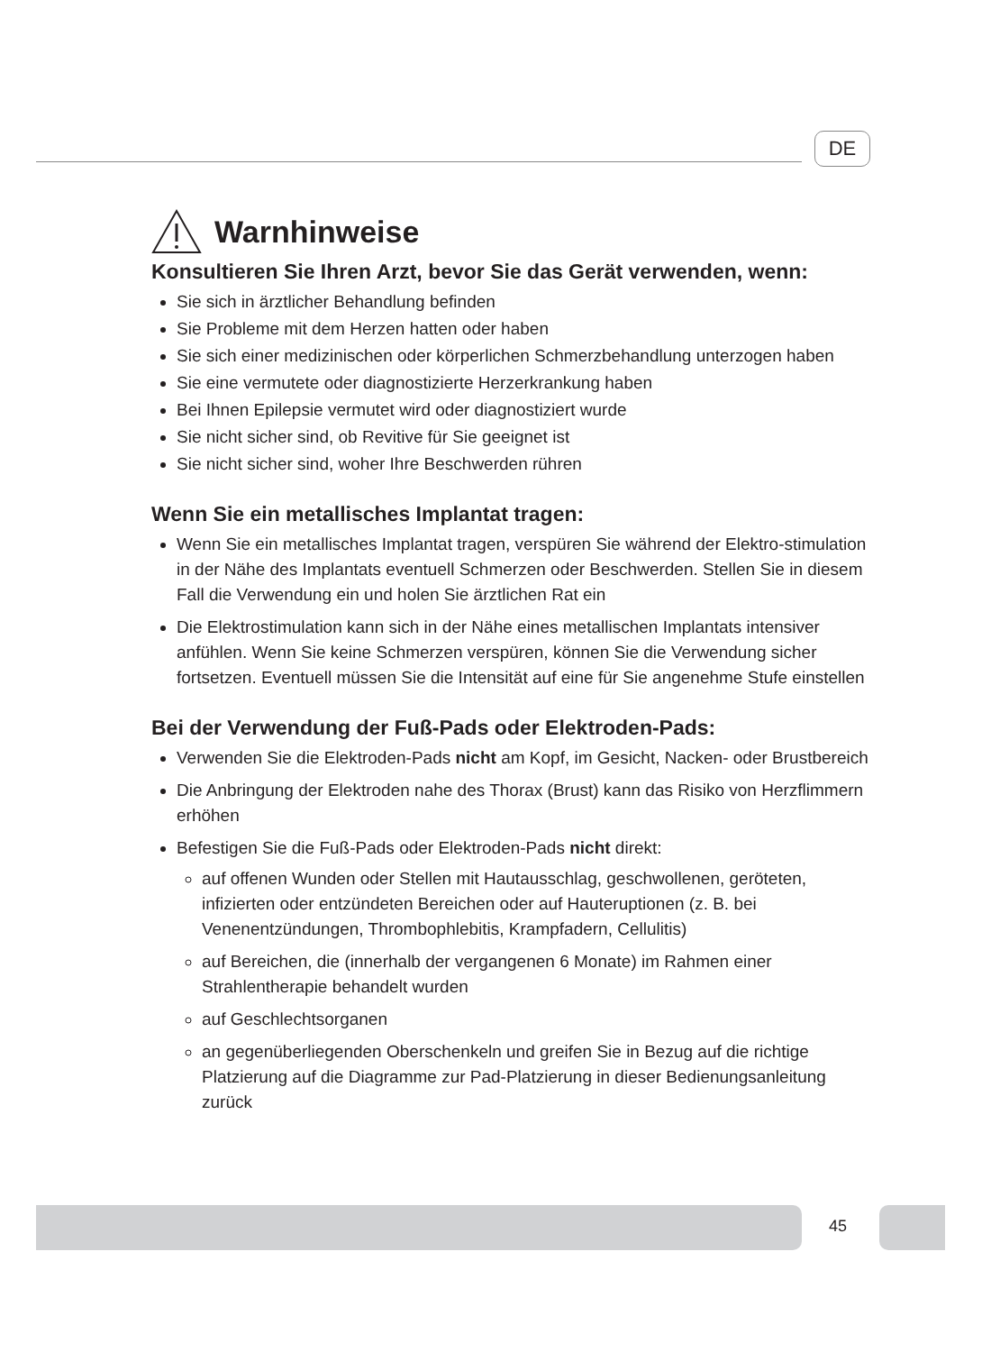DE
Warnhinweise
Konsultieren Sie Ihren Arzt, bevor Sie das Gerät verwenden, wenn:
Sie sich in ärztlicher Behandlung befinden
Sie Probleme mit dem Herzen hatten oder haben
Sie sich einer medizinischen oder körperlichen Schmerzbehandlung unterzogen haben
Sie eine vermutete oder diagnostizierte Herzerkrankung haben
Bei Ihnen Epilepsie vermutet wird oder diagnostiziert wurde
Sie nicht sicher sind, ob Revitive für Sie geeignet ist
Sie nicht sicher sind, woher Ihre Beschwerden rühren
Wenn Sie ein metallisches Implantat tragen:
Wenn Sie ein metallisches Implantat tragen, verspüren Sie während der Elektro-stimulation in der Nähe des Implantats eventuell Schmerzen oder Beschwerden. Stellen Sie in diesem Fall die Verwendung ein und holen Sie ärztlichen Rat ein
Die Elektrostimulation kann sich in der Nähe eines metallischen Implantats intensiver anfühlen. Wenn Sie keine Schmerzen verspüren, können Sie die Verwendung sicher fortsetzen. Eventuell müssen Sie die Intensität auf eine für Sie angenehme Stufe einstellen
Bei der Verwendung der Fuß-Pads oder Elektroden-Pads:
Verwenden Sie die Elektroden-Pads nicht am Kopf, im Gesicht, Nacken- oder Brustbereich
Die Anbringung der Elektroden nahe des Thorax (Brust) kann das Risiko von Herzflimmern erhöhen
Befestigen Sie die Fuß-Pads oder Elektroden-Pads nicht direkt:
auf offenen Wunden oder Stellen mit Hautausschlag, geschwollenen, geröteten, infizierten oder entzündeten Bereichen oder auf Hauteruptionen (z. B. bei Venenentzündungen, Thrombophlebitis, Krampfadern, Cellulitis)
auf Bereichen, die (innerhalb der vergangenen 6 Monate) im Rahmen einer Strahlentherapie behandelt wurden
auf Geschlechtsorganen
an gegenüberliegenden Oberschenkeln und greifen Sie in Bezug auf die richtige Platzierung auf die Diagramme zur Pad-Platzierung in dieser Bedienungsanleitung zurück
45